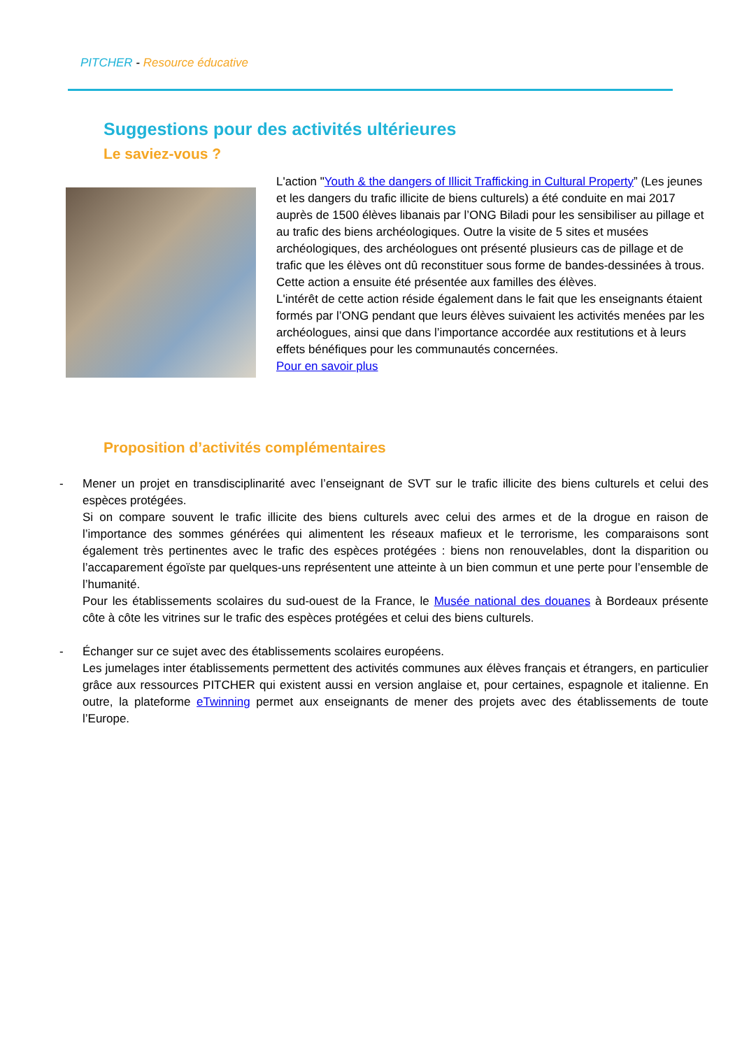PITCHER - Resource éducative
Suggestions pour des activités ultérieures
Le saviez-vous ?
L'action "Youth & the dangers of Illicit Trafficking in Cultural Property” (Les jeunes et les dangers du trafic illicite de biens culturels) a été conduite en mai 2017 auprès de 1500 élèves libanais par l’ONG Biladi pour les sensibiliser au pillage et au trafic des biens archéologiques. Outre la visite de 5 sites et musées archéologiques, des archéologues ont présenté plusieurs cas de pillage et de trafic que les élèves ont dû reconstituer sous forme de bandes-dessinées à trous. Cette action a ensuite été présentée aux familles des élèves.
L'intérêt de cette action réside également dans le fait que les enseignants étaient formés par l’ONG pendant que leurs élèves suivaient les activités menées par les archéologues, ainsi que dans l’importance accordée aux restitutions et à leurs effets bénéfiques pour les communautés concernées.
Pour en savoir plus
Proposition d’activités complémentaires
- Mener un projet en transdisciplinarité avec l’enseignant de SVT sur le trafic illicite des biens culturels et celui des espèces protégées.
Si on compare souvent le trafic illicite des biens culturels avec celui des armes et de la drogue en raison de l’importance des sommes générées qui alimentent les réseaux mafieux et le terrorisme, les comparaisons sont également très pertinentes avec le trafic des espèces protégées : biens non renouvelables, dont la disparition ou l’accaparement égoïste par quelques-uns représentent une atteinte à un bien commun et une perte pour l’ensemble de l’humanité.
Pour les établissements scolaires du sud-ouest de la France, le Musée national des douanes à Bordeaux présente côte à côte les vitrines sur le trafic des espèces protégées et celui des biens culturels.
- Échanger sur ce sujet avec des établissements scolaires européens.
Les jumelages inter établissements permettent des activités communes aux élèves français et étrangers, en particulier grâce aux ressources PITCHER qui existent aussi en version anglaise et, pour certaines, espagnole et italienne. En outre, la plateforme eTwinning permet aux enseignants de mener des projets avec des établissements de toute l’Europe.